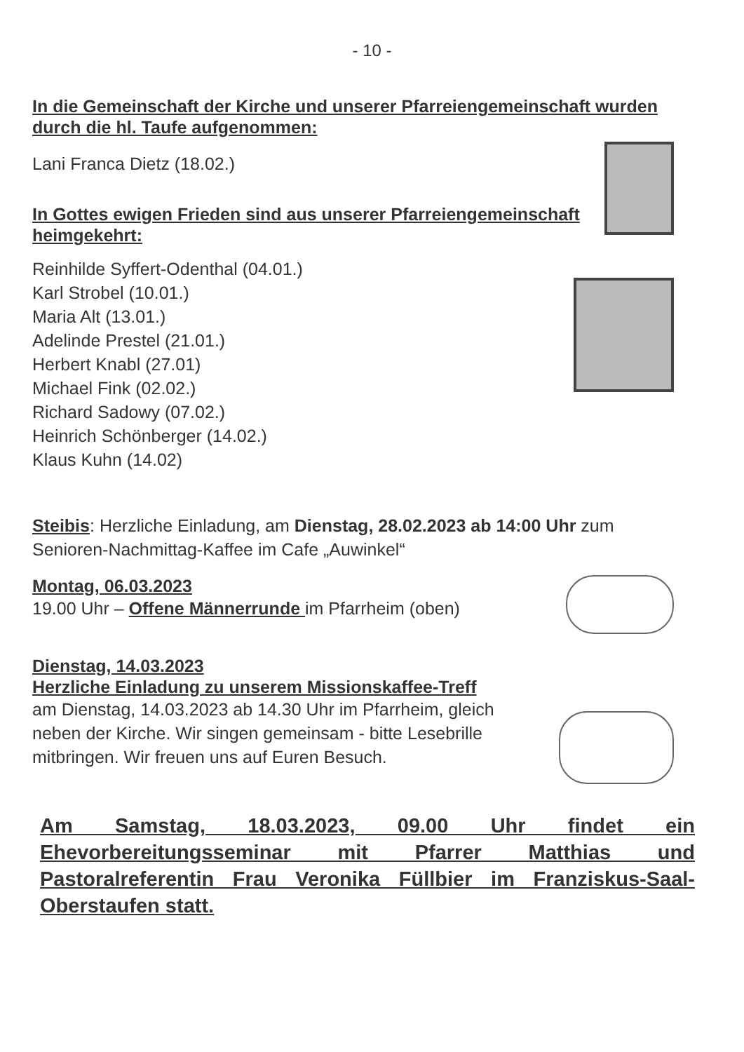- 10 -
In die Gemeinschaft der Kirche und unserer Pfarreiengemeinschaft wurden durch die hl. Taufe aufgenommen:
Lani Franca Dietz (18.02.)
In Gottes ewigen Frieden sind aus unserer Pfarreiengemeinschaft heimgekehrt:
Reinhilde Syffert-Odenthal (04.01.)
Karl Strobel (10.01.)
Maria Alt (13.01.)
Adelinde Prestel (21.01.)
Herbert Knabl (27.01)
Michael Fink (02.02.)
Richard Sadowy (07.02.)
Heinrich Schönberger (14.02.)
Klaus Kuhn (14.02)
Steibis: Herzliche Einladung, am Dienstag, 28.02.2023 ab 14:00 Uhr zum Senioren-Nachmittag-Kaffee im Cafe „Auwinkel“
Montag, 06.03.2023
19.00 Uhr – Offene Männerrunde im Pfarrheim (oben)
Dienstag, 14.03.2023
Herzliche Einladung zu unserem Missionskaffee-Treff
am Dienstag, 14.03.2023 ab 14.30 Uhr im Pfarrheim, gleich neben der Kirche. Wir singen gemeinsam - bitte Lesebrille mitbringen. Wir freuen uns auf Euren Besuch.
Am Samstag, 18.03.2023, 09.00 Uhr findet ein Ehevorbereitungsseminar mit Pfarrer Matthias und Pastoralreferentin Frau Veronika Füllbier im Franziskus-Saal- Oberstaufen statt.